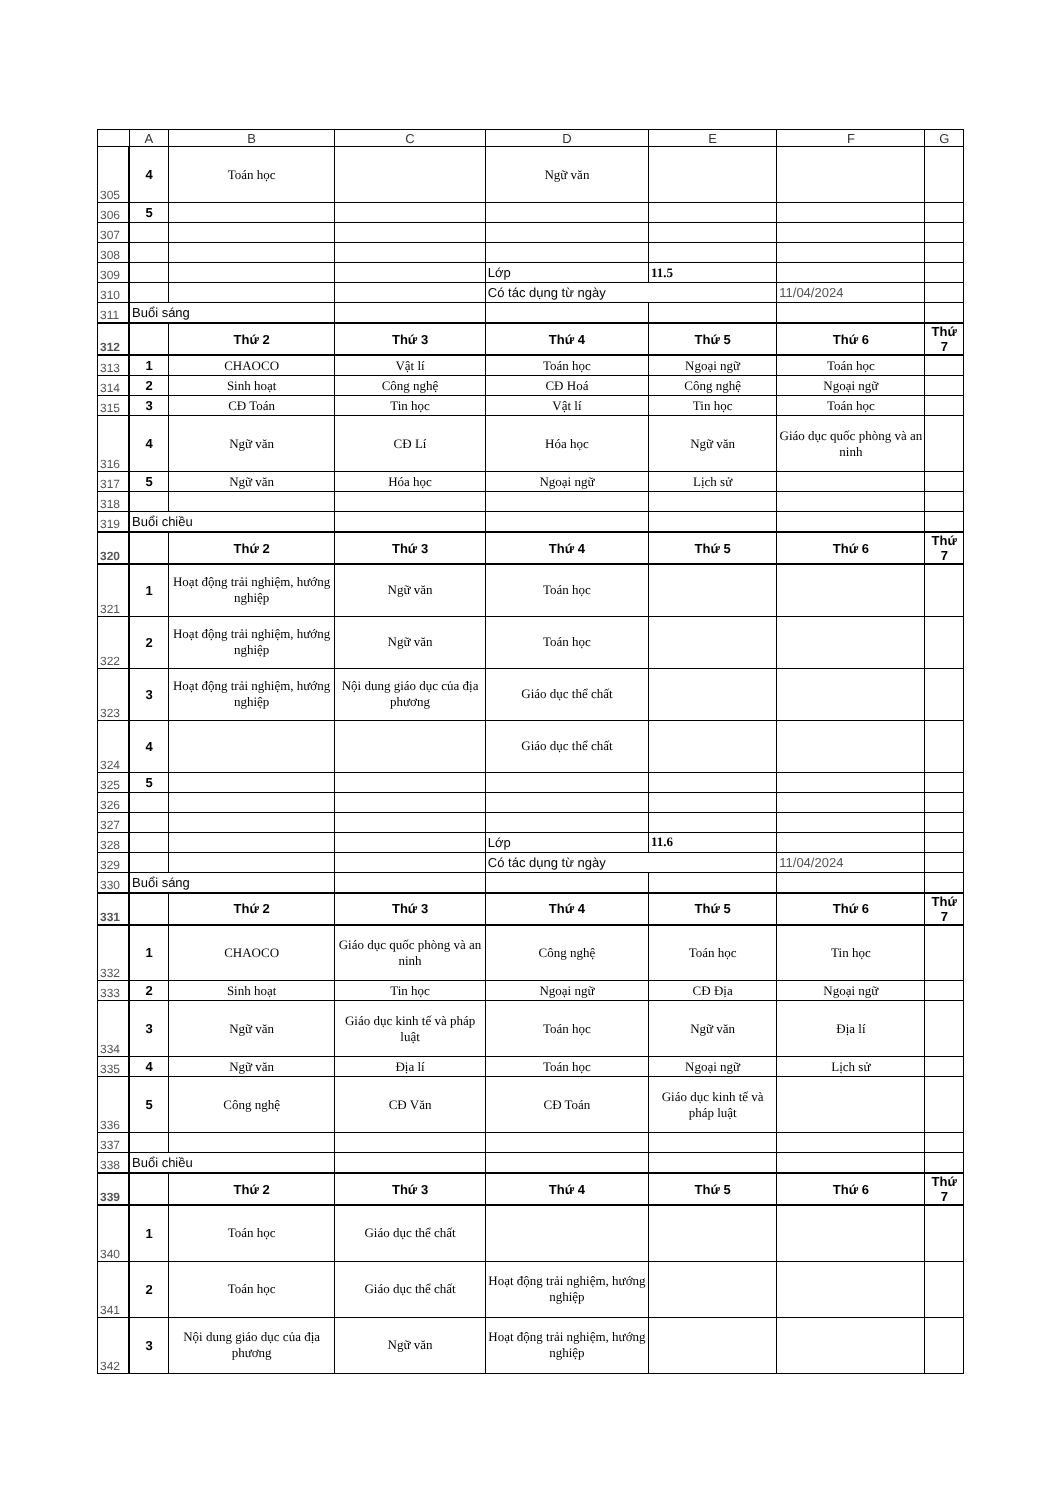| | A | B | C | D | E | F | G |
| 305 | 4 | Toán học | | Ngữ văn | | | |
| 306 | 5 | | | | | | |
| 307 | | | | | | | |
| 308 | | | | | | | |
| 309 | | | | Lớp | 11.5 | | |
| 310 | | | | Có tác dụng từ ngày | | 11/04/2024 | |
| 311 | Buổi sáng | | | | | | |
| 312 | | Thứ 2 | Thứ 3 | Thứ 4 | Thứ 5 | Thứ 6 | Thứ 7 |
| 313 | 1 | CHAOCO | Vật lí | Toán học | Ngoại ngữ | Toán học | |
| 314 | 2 | Sinh hoạt | Công nghệ | CĐ Hoá | Công nghệ | Ngoại ngữ | |
| 315 | 3 | CĐ Toán | Tin học | Vật lí | Tin học | Toán học | |
| 316 | 4 | Ngữ văn | CĐ Lí | Hóa học | Ngữ văn | Giáo dục quốc phòng và an ninh | |
| 317 | 5 | Ngữ văn | Hóa học | Ngoại ngữ | Lịch sử | | |
| 318 | | | | | | | |
| 319 | Buổi chiều | | | | | | |
| 320 | | Thứ 2 | Thứ 3 | Thứ 4 | Thứ 5 | Thứ 6 | Thứ 7 |
| 321 | 1 | Hoạt động trải nghiệm, hướng nghiệp | Ngữ văn | Toán học | | | |
| 322 | 2 | Hoạt động trải nghiệm, hướng nghiệp | Ngữ văn | Toán học | | | |
| 323 | 3 | Hoạt động trải nghiệm, hướng nghiệp | Nội dung giáo dục của địa phương | Giáo dục thể chất | | | |
| 324 | 4 | | | Giáo dục thể chất | | | |
| 325 | 5 | | | | | | |
| 326 | | | | | | | |
| 327 | | | | | | | |
| 328 | | | | Lớp | 11.6 | | |
| 329 | | | | Có tác dụng từ ngày | | 11/04/2024 | |
| 330 | Buổi sáng | | | | | | |
| 331 | | Thứ 2 | Thứ 3 | Thứ 4 | Thứ 5 | Thứ 6 | Thứ 7 |
| 332 | 1 | CHAOCO | Giáo dục quốc phòng và an ninh | Công nghệ | Toán học | Tin học | |
| 333 | 2 | Sinh hoạt | Tin học | Ngoại ngữ | CĐ Địa | Ngoại ngữ | |
| 334 | 3 | Ngữ văn | Giáo dục kinh tế và pháp luật | Toán học | Ngữ văn | Địa lí | |
| 335 | 4 | Ngữ văn | Địa lí | Toán học | Ngoại ngữ | Lịch sử | |
| 336 | 5 | Công nghệ | CĐ Văn | CĐ Toán | Giáo dục kinh tế và pháp luật | | |
| 337 | | | | | | | |
| 338 | Buổi chiều | | | | | | |
| 339 | | Thứ 2 | Thứ 3 | Thứ 4 | Thứ 5 | Thứ 6 | Thứ 7 |
| 340 | 1 | Toán học | Giáo dục thể chất | | | | |
| 341 | 2 | Toán học | Giáo dục thể chất | Hoạt động trải nghiệm, hướng nghiệp | | | |
| 342 | 3 | Nội dung giáo dục của địa phương | Ngữ văn | Hoạt động trải nghiệm, hướng nghiệp | | | |